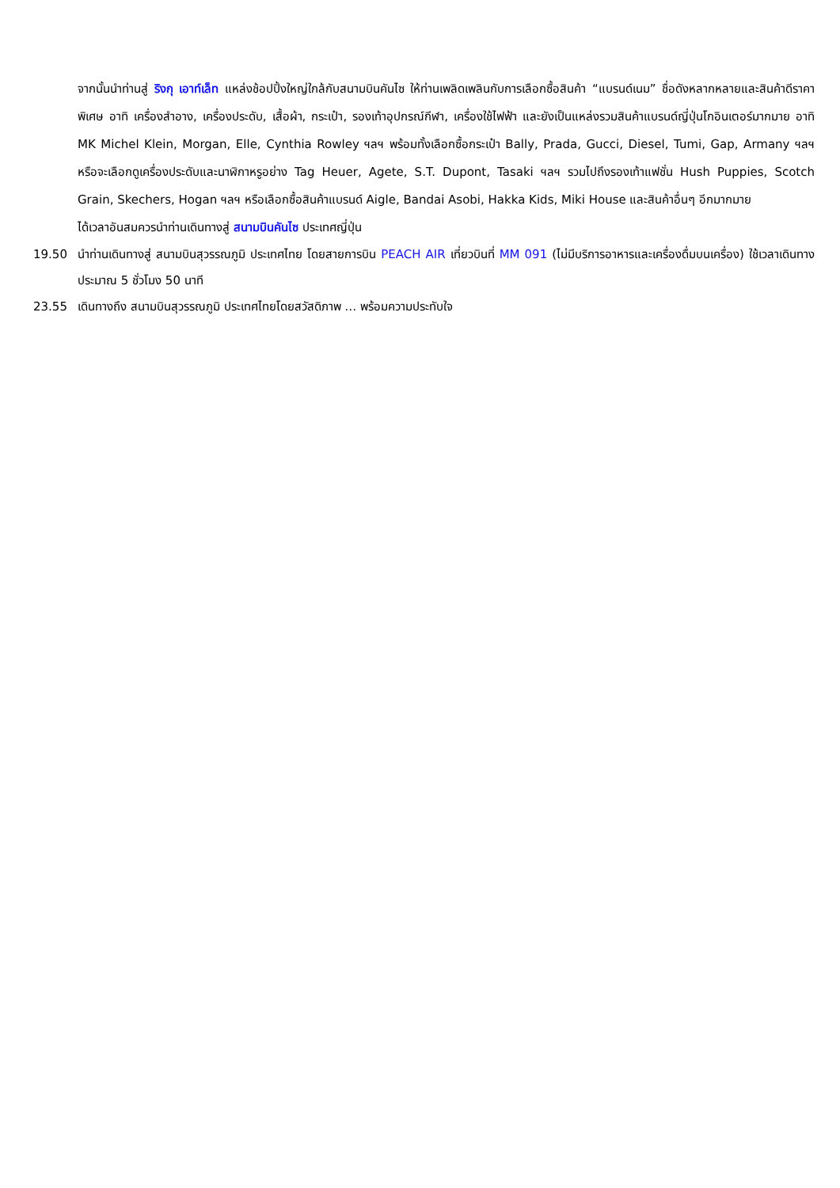จากนั้นนำท่านสู่ ริงกุ เอาท์เล็ท แหล่งช้อปปิ้งใหญ่ใกล้กับสนามบินคันไซ ให้ท่านเพลิดเพลินกับการเลือกซื้อสินค้า “แบรนด์เนม” ชื่อดังหลากหลายและสินค้าดีราคาพิเศษ อาทิ เครื่องสำอาง, เครื่องประดับ, เสื้อผ้า, กระเป๋า, รองเท้าอุปกรณ์กีฬา, เครื่องใช้ไฟฟ้า และยังเป็นแหล่งรวมสินค้าแบรนด์ญี่ปุ่นโกอินเตอร์มากมาย อาทิ MK Michel Klein, Morgan, Elle, Cynthia Rowley ฯลฯ พร้อมทั้งเลือกซื้อกระเป๋า Bally, Prada, Gucci, Diesel, Tumi, Gap, Armany ฯลฯ หรือจะเลือกดูเครื่องประดับและนาฬิกาหรูอย่าง Tag Heuer, Agete, S.T. Dupont, Tasaki ฯลฯ รวมไปถึงรองเท้าแฟชั่น Hush Puppies, Scotch Grain, Skechers, Hogan ฯลฯ หรือเลือกซื้อสินค้าแบรนด์ Aigle, Bandai Asobi, Hakka Kids, Miki House และสินค้าอื่นๆ อีกมากมาย
ได้เวลาอันสมควรนำท่านเดินทางสู่ สนามบินคันไซ ประเทศญี่ปุ่น
19.50 นำท่านเดินทางสู่ สนามบินสุวรรณภูมิ ประเทศไทย โดยสายการบิน PEACH AIR เที่ยวบินที่ MM 091 (ไม่มีบริการอาหารและเครื่องดื่มบนเครื่อง) ใช้เวลาเดินทางประมาณ 5 ชั่วโมง 50 นาที
23.55 เดินทางถึง สนามบินสุวรรณภูมิ ประเทศไทยโดยสวัสดิภาพ … พร้อมความประทับใจ